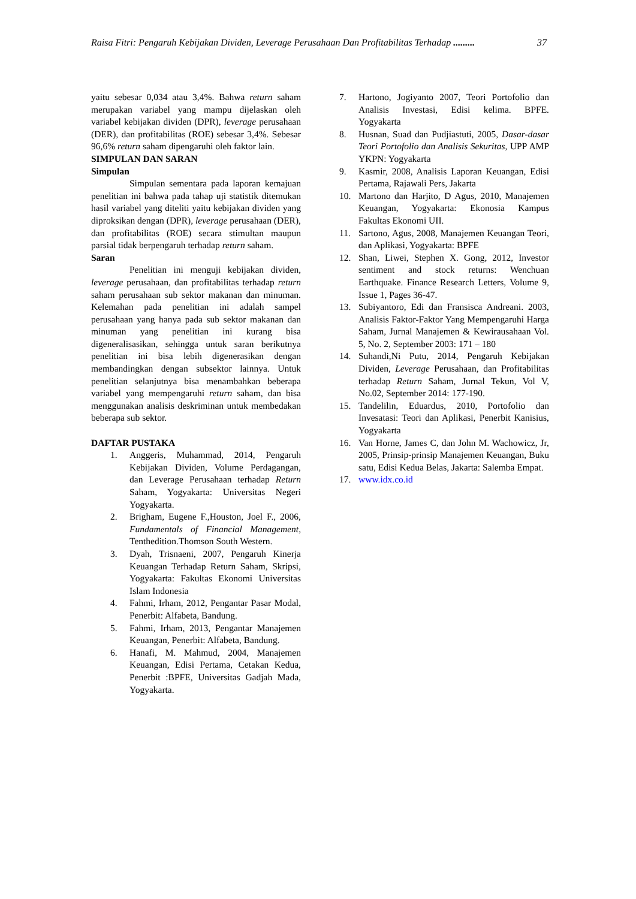Raisa Fitri: Pengaruh Kebijakan Dividen, Leverage Perusahaan Dan Profitabilitas Terhadap ......... 37
yaitu sebesar 0,034 atau 3,4%. Bahwa return saham merupakan variabel yang mampu dijelaskan oleh variabel kebijakan dividen (DPR), leverage perusahaan (DER), dan profitabilitas (ROE) sebesar 3,4%. Sebesar 96,6% return saham dipengaruhi oleh faktor lain.
SIMPULAN DAN SARAN
Simpulan
Simpulan sementara pada laporan kemajuan penelitian ini bahwa pada tahap uji statistik ditemukan hasil variabel yang diteliti yaitu kebijakan dividen yang diproksikan dengan (DPR), leverage perusahaan (DER), dan profitabilitas (ROE) secara stimultan maupun parsial tidak berpengaruh terhadap return saham.
Saran
Penelitian ini menguji kebijakan dividen, leverage perusahaan, dan profitabilitas terhadap return saham perusahaan sub sektor makanan dan minuman. Kelemahan pada penelitian ini adalah sampel perusahaan yang hanya pada sub sektor makanan dan minuman yang penelitian ini kurang bisa digeneralisasikan, sehingga untuk saran berikutnya penelitian ini bisa lebih digenerasikan dengan membandingkan dengan subsektor lainnya. Untuk penelitian selanjutnya bisa menambahkan beberapa variabel yang mempengaruhi return saham, dan bisa menggunakan analisis deskriminan untuk membedakan beberapa sub sektor.
DAFTAR PUSTAKA
1. Anggeris, Muhammad, 2014, Pengaruh Kebijakan Dividen, Volume Perdagangan, dan Leverage Perusahaan terhadap Return Saham, Yogyakarta: Universitas Negeri Yogyakarta.
2. Brigham, Eugene F.,Houston, Joel F., 2006, Fundamentals of Financial Management, Tenthedition.Thomson South Western.
3. Dyah, Trisnaeni, 2007, Pengaruh Kinerja Keuangan Terhadap Return Saham, Skripsi, Yogyakarta: Fakultas Ekonomi Universitas Islam Indonesia
4. Fahmi, Irham, 2012, Pengantar Pasar Modal, Penerbit: Alfabeta, Bandung.
5. Fahmi, Irham, 2013, Pengantar Manajemen Keuangan, Penerbit: Alfabeta, Bandung.
6. Hanafi, M. Mahmud, 2004, Manajemen Keuangan, Edisi Pertama, Cetakan Kedua, Penerbit :BPFE, Universitas Gadjah Mada, Yogyakarta.
7. Hartono, Jogiyanto 2007, Teori Portofolio dan Analisis Investasi, Edisi kelima. BPFE. Yogyakarta
8. Husnan, Suad dan Pudjiastuti, 2005, Dasar-dasar Teori Portofolio dan Analisis Sekuritas, UPP AMP YKPN: Yogyakarta
9. Kasmir, 2008, Analisis Laporan Keuangan, Edisi Pertama, Rajawali Pers, Jakarta
10. Martono dan Harjito, D Agus, 2010, Manajemen Keuangan, Yogyakarta: Ekonosia Kampus Fakultas Ekonomi UII.
11. Sartono, Agus, 2008, Manajemen Keuangan Teori, dan Aplikasi, Yogyakarta: BPFE
12. Shan, Liwei, Stephen X. Gong, 2012, Investor sentiment and stock returns: Wenchuan Earthquake. Finance Research Letters, Volume 9, Issue 1, Pages 36-47.
13. Subiyantoro, Edi dan Fransisca Andreani. 2003, Analisis Faktor-Faktor Yang Mempengaruhi Harga Saham, Jurnal Manajemen & Kewirausahaan Vol. 5, No. 2, September 2003: 171 – 180
14. Suhandi,Ni Putu, 2014, Pengaruh Kebijakan Dividen, Leverage Perusahaan, dan Profitabilitas terhadap Return Saham, Jurnal Tekun, Vol V, No.02, September 2014: 177-190.
15. Tandelilin, Eduardus, 2010, Portofolio dan Invesatasi: Teori dan Aplikasi, Penerbit Kanisius, Yogyakarta
16. Van Horne, James C, dan John M. Wachowicz, Jr, 2005, Prinsip-prinsip Manajemen Keuangan, Buku satu, Edisi Kedua Belas, Jakarta: Salemba Empat.
17. www.idx.co.id